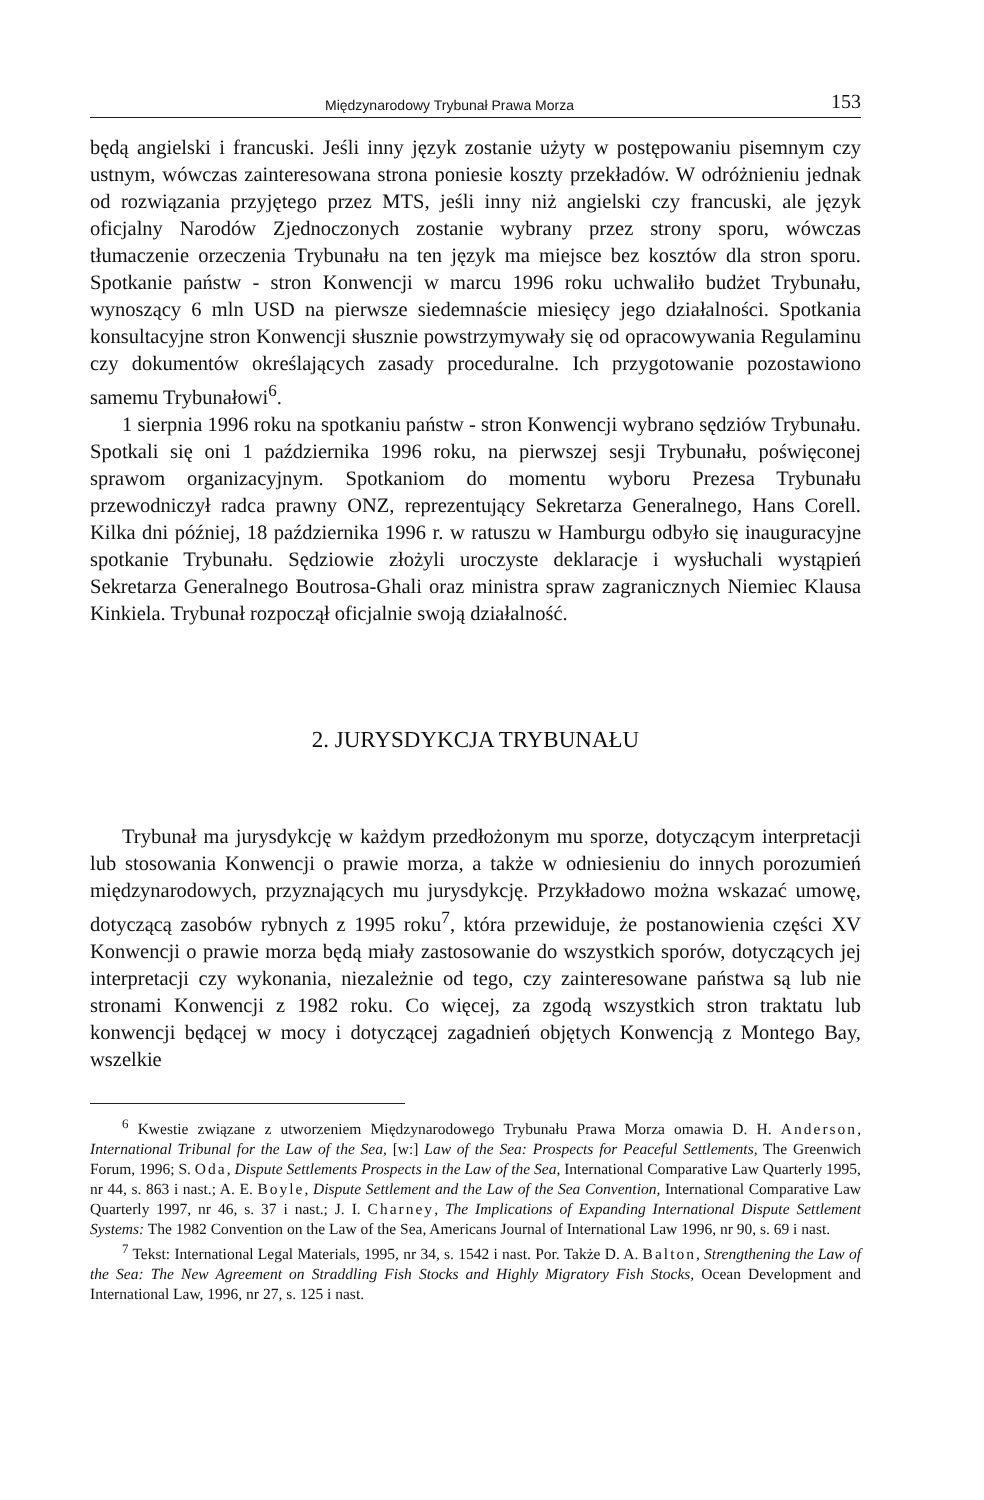Międzynarodowy Trybunał Prawa Morza 153
będą angielski i francuski. Jeśli inny język zostanie użyty w postępowaniu pisemnym czy ustnym, wówczas zainteresowana strona poniesie koszty przekładów. W odróżnieniu jednak od rozwiązania przyjętego przez MTS, jeśli inny niż angielski czy francuski, ale język oficjalny Narodów Zjednoczonych zostanie wybrany przez strony sporu, wówczas tłumaczenie orzeczenia Trybunału na ten język ma miejsce bez kosztów dla stron sporu. Spotkanie państw - stron Konwencji w marcu 1996 roku uchwaliło budżet Trybunału, wynoszący 6 mln USD na pierwsze siedemnaście miesięcy jego działalności. Spotkania konsultacyjne stron Konwencji słusznie powstrzymywały się od opracowywania Regulaminu czy dokumentów określających zasady proceduralne. Ich przygotowanie pozostawiono samemu Trybunałowi<sup>6</sup>.
1 sierpnia 1996 roku na spotkaniu państw - stron Konwencji wybrano sędziów Trybunału. Spotkali się oni 1 października 1996 roku, na pierwszej sesji Trybunału, poświęconej sprawom organizacyjnym. Spotkaniom do momentu wyboru Prezesa Trybunału przewodniczył radca prawny ONZ, reprezentujący Sekretarza Generalnego, Hans Corell. Kilka dni później, 18 października 1996 r. w ratuszu w Hamburgu odbyło się inauguracyjne spotkanie Trybunału. Sędziowie złożyli uroczyste deklaracje i wysłuchali wystąpień Sekretarza Generalnego Boutrosa-Ghali oraz ministra spraw zagranicznych Niemiec Klausa Kinkiela. Trybunał rozpoczął oficjalnie swoją działalność.
2. JURYSDYKCJA TRYBUNAŁU
Trybunał ma jurysdykcję w każdym przedłożonym mu sporze, dotyczącym interpretacji lub stosowania Konwencji o prawie morza, a także w odniesieniu do innych porozumień międzynarodowych, przyznających mu jurysdykcję. Przykładowo można wskazać umowę, dotyczącą zasobów rybnych z 1995 roku<sup>7</sup>, która przewiduje, że postanowienia części XV Konwencji o prawie morza będą miały zastosowanie do wszystkich sporów, dotyczących jej interpretacji czy wykonania, niezależnie od tego, czy zainteresowane państwa są lub nie stronami Konwencji z 1982 roku. Co więcej, za zgodą wszystkich stron traktatu lub konwencji będącej w mocy i dotyczącej zagadnień objętych Konwencją z Montego Bay, wszelkie
<sup>6</sup> Kwestie związane z utworzeniem Międzynarodowego Trybunału Prawa Morza omawia D. H. Anderson, International Tribunal for the Law of the Sea, [w:] Law of the Sea: Prospects for Peaceful Settlements, The Greenwich Forum, 1996; S. Oda, Dispute Settlements Prospects in the Law of the Sea, International Comparative Law Quarterly 1995, nr 44, s. 863 i nast.; A. E. Boyle, Dispute Settlement and the Law of the Sea Convention, International Comparative Law Quarterly 1997, nr 46, s. 37 i nast.; J. I. Charney, The Implications of Expanding International Dispute Settlement Systems: The 1982 Convention on the Law of the Sea, Americans Journal of International Law 1996, nr 90, s. 69 i nast.
<sup>7</sup> Tekst: International Legal Materials, 1995, nr 34, s. 1542 i nast. Por. Także D. A. Balton, Strengthening the Law of the Sea: The New Agreement on Straddling Fish Stocks and Highly Migratory Fish Stocks, Ocean Development and International Law, 1996, nr 27, s. 125 i nast.